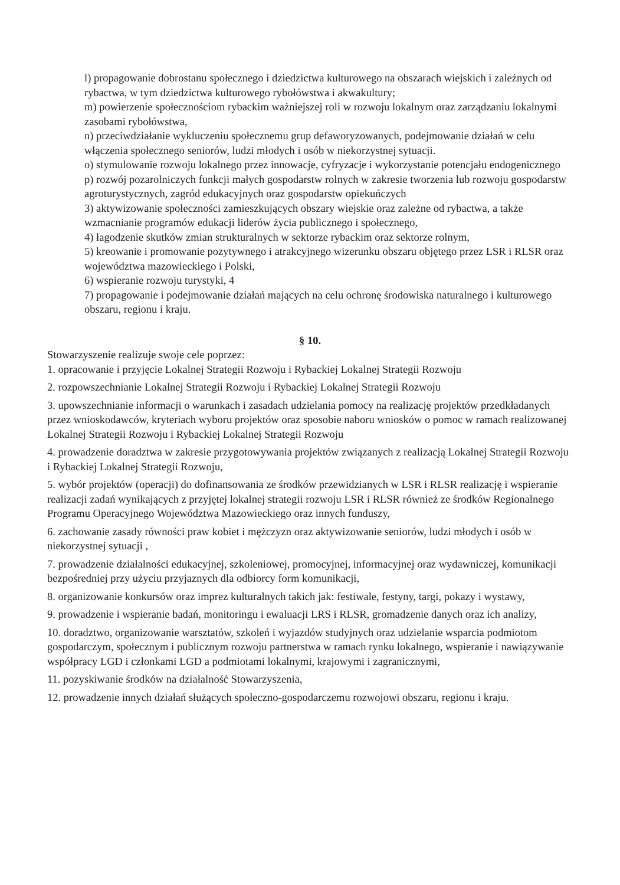l) propagowanie dobrostanu społecznego i dziedzictwa kulturowego na obszarach wiejskich i zależnych od rybactwa, w tym dziedzictwa kulturowego rybołówstwa i akwakultury;
m) powierzenie społecznościom rybackim ważniejszej roli w rozwoju lokalnym oraz zarządzaniu lokalnymi zasobami rybołówstwa,
n) przeciwdziałanie wykluczeniu społecznemu grup defaworyzowanych, podejmowanie działań w celu włączenia społecznego seniorów, ludzi młodych i osób w niekorzystnej sytuacji.
o) stymulowanie rozwoju lokalnego przez innowacje, cyfryzacje i wykorzystanie potencjału endogenicznego
p) rozwój pozarolniczych funkcji małych gospodarstw rolnych w zakresie tworzenia lub rozwoju gospodarstw agroturystycznych, zagród edukacyjnych oraz gospodarstw opiekuńczych
3) aktywizowanie społeczności zamieszkujących obszary wiejskie oraz zależne od rybactwa, a także wzmacnianie programów edukacji liderów życia publicznego i społecznego,
4) łagodzenie skutków zmian strukturalnych w sektorze rybackim oraz sektorze rolnym,
5) kreowanie i promowanie pozytywnego i atrakcyjnego wizerunku obszaru objętego przez LSR i RLSR oraz województwa mazowieckiego i Polski,
6) wspieranie rozwoju turystyki, 4
7) propagowanie i podejmowanie działań mających na celu ochronę środowiska naturalnego i kulturowego obszaru, regionu i kraju.
§ 10.
Stowarzyszenie realizuje swoje cele poprzez:
1. opracowanie i przyjęcie Lokalnej Strategii Rozwoju i Rybackiej Lokalnej Strategii Rozwoju
2. rozpowszechnianie Lokalnej Strategii Rozwoju i Rybackiej Lokalnej Strategii Rozwoju
3. upowszechnianie informacji o warunkach i zasadach udzielania pomocy na realizację projektów przedkładanych przez wnioskodawców, kryteriach wyboru projektów oraz sposobie naboru wniosków o pomoc w ramach realizowanej Lokalnej Strategii Rozwoju i Rybackiej Lokalnej Strategii Rozwoju
4. prowadzenie doradztwa w zakresie przygotowywania projektów związanych z realizacją Lokalnej Strategii Rozwoju i Rybackiej Lokalnej Strategii Rozwoju,
5. wybór projektów (operacji) do dofinansowania ze środków przewidzianych w LSR i RLSR realizację i wspieranie realizacji zadań wynikających z przyjętej lokalnej strategii rozwoju LSR i RLSR również ze środków Regionalnego Programu Operacyjnego Województwa Mazowieckiego oraz innych funduszy,
6. zachowanie zasady równości praw kobiet i mężczyzn oraz aktywizowanie seniorów, ludzi młodych i osób w niekorzystnej sytuacji ,
7. prowadzenie działalności edukacyjnej, szkoleniowej, promocyjnej, informacyjnej oraz wydawniczej, komunikacji bezpośredniej przy użyciu przyjaznych dla odbiorcy form komunikacji,
8. organizowanie konkursów oraz imprez kulturalnych takich jak: festiwale, festyny, targi, pokazy i wystawy,
9. prowadzenie i wspieranie badań, monitoringu i ewaluacji LRS i RLSR, gromadzenie danych oraz ich analizy,
10. doradztwo, organizowanie warsztatów, szkoleń i wyjazdów studyjnych oraz udzielanie wsparcia podmiotom gospodarczym, społecznym i publicznym rozwoju partnerstwa w ramach rynku lokalnego, wspieranie i nawiązywanie współpracy LGD i członkami LGD a podmiotami lokalnymi, krajowymi i zagranicznymi,
11. pozyskiwanie środków na działalność Stowarzyszenia,
12. prowadzenie innych działań służących społeczno-gospodarczemu rozwojowi obszaru, regionu i kraju.